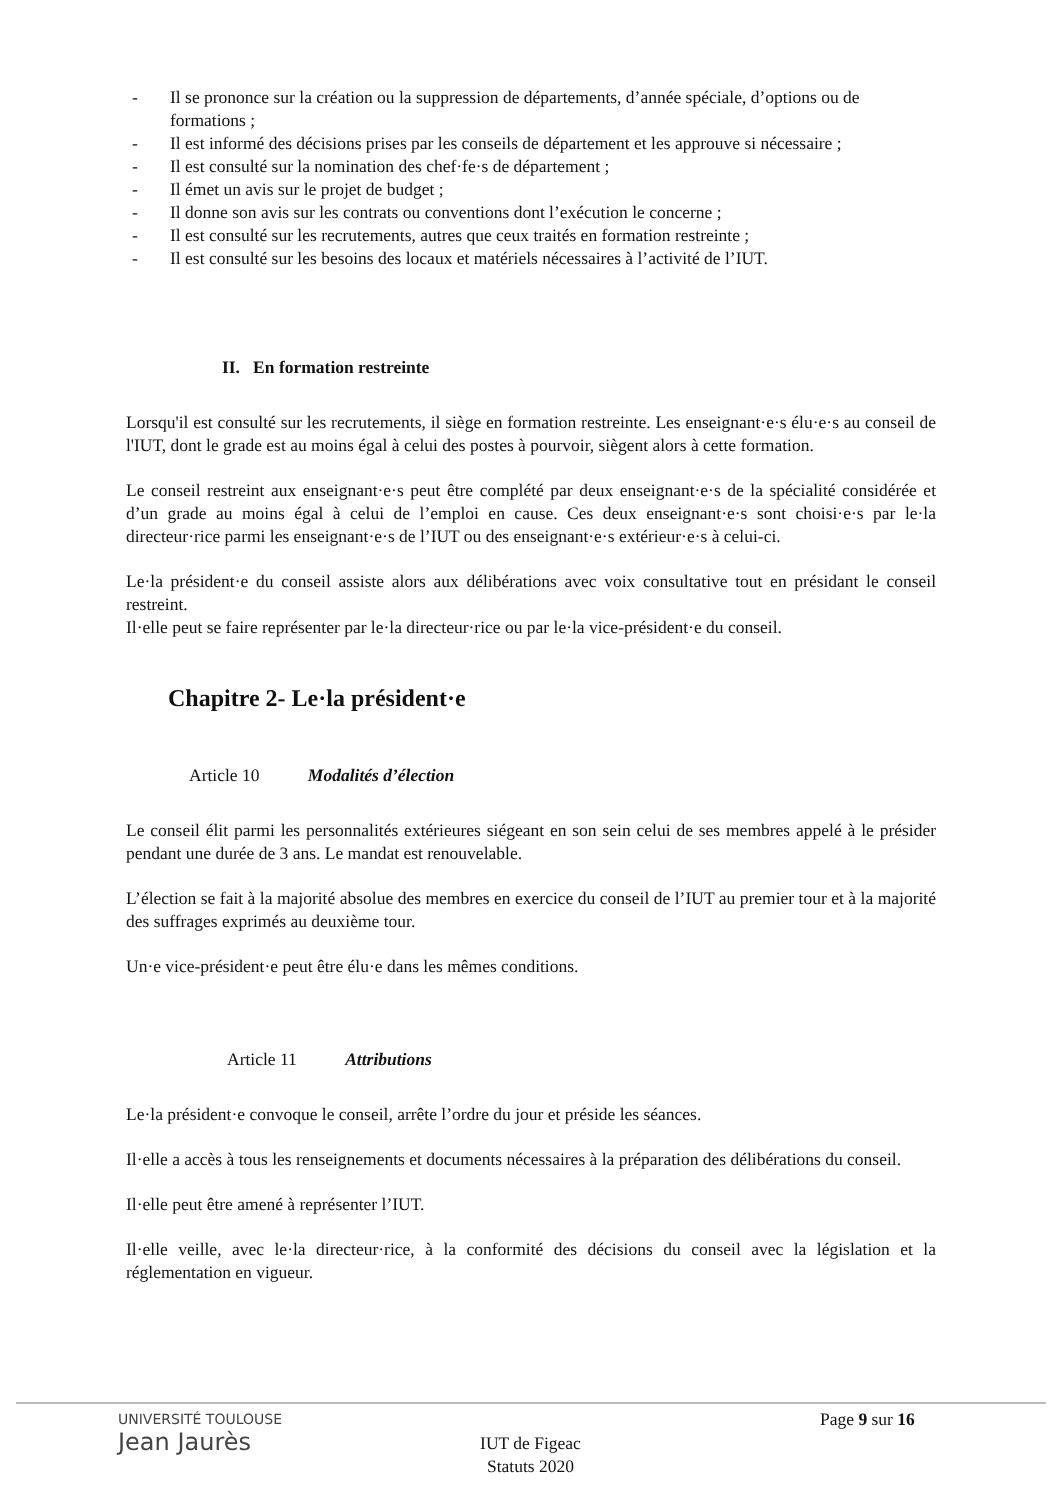- Il se prononce sur la création ou la suppression de départements, d’année spéciale, d’options ou de formations ;
- Il est informé des décisions prises par les conseils de département et les approuve si nécessaire ;
- Il est consulté sur la nomination des chef·fe·s de département ;
- Il émet un avis sur le projet de budget ;
- Il donne son avis sur les contrats ou conventions dont l’exécution le concerne ;
- Il est consulté sur les recrutements, autres que ceux traités en formation restreinte ;
- Il est consulté sur les besoins des locaux et matériels nécessaires à l’activité de l’IUT.
II. En formation restreinte
Lorsqu'il est consulté sur les recrutements, il siège en formation restreinte. Les enseignant·e·s élu·e·s au conseil de l'IUT, dont le grade est au moins égal à celui des postes à pourvoir, siègent alors à cette formation.
Le conseil restreint aux enseignant·e·s peut être complété par deux enseignant·e·s de la spécialité considérée et d’un grade au moins égal à celui de l’emploi en cause. Ces deux enseignant·e·s sont choisi·e·s par le·la directeur·rice parmi les enseignant·e·s de l’IUT ou des enseignant·e·s extérieur·e·s à celui-ci.
Le·la président·e du conseil assiste alors aux délibérations avec voix consultative tout en présidant le conseil restreint.
Il·elle peut se faire représenter par le·la directeur·rice ou par le·la vice-président·e du conseil.
Chapitre 2- Le·la président·e
Article 10 Modalités d’élection
Le conseil élit parmi les personnalités extérieures siégeant en son sein celui de ses membres appelé à le présider pendant une durée de 3 ans. Le mandat est renouvelable.
L’élection se fait à la majorité absolue des membres en exercice du conseil de l’IUT au premier tour et à la majorité des suffrages exprimés au deuxième tour.
Un·e vice-président·e peut être élu·e dans les mêmes conditions.
Article 11 Attributions
Le·la président·e convoque le conseil, arrête l’ordre du jour et préside les séances.
Il·elle a accès à tous les renseignements et documents nécessaires à la préparation des délibérations du conseil.
Il·elle peut être amené à représenter l’IUT.
Il·elle veille, avec le·la directeur·rice, à la conformité des décisions du conseil avec la législation et la réglementation en vigueur.
UNIVERSITÉ TOULOUSE
Jean Jaurès
Page 9 sur 16
IUT de Figeac
Statuts 2020